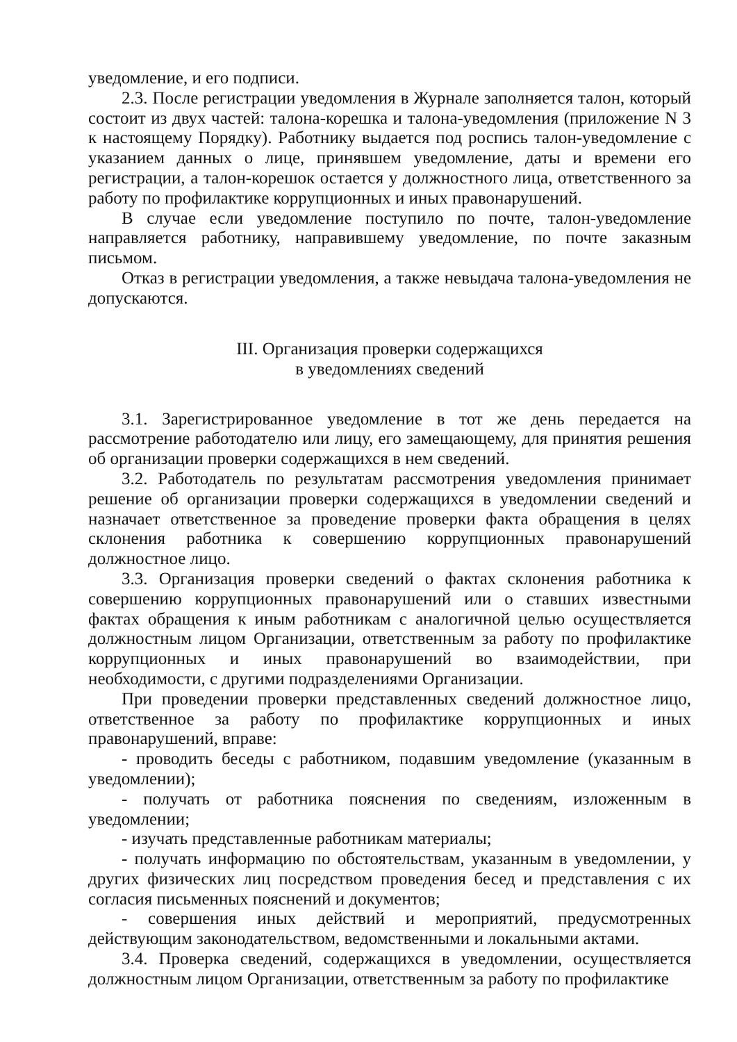уведомление, и его подписи.
2.3. После регистрации уведомления в Журнале заполняется талон, который состоит из двух частей: талона-корешка и талона-уведомления (приложение N 3 к настоящему Порядку). Работнику выдается под роспись талон-уведомление с указанием данных о лице, принявшем уведомление, даты и времени его регистрации, а талон-корешок остается у должностного лица, ответственного за работу по профилактике коррупционных и иных правонарушений.
В случае если уведомление поступило по почте, талон-уведомление направляется работнику, направившему уведомление, по почте заказным письмом.
Отказ в регистрации уведомления, а также невыдача талона-уведомления не допускаются.
III. Организация проверки содержащихся
в уведомлениях сведений
3.1. Зарегистрированное уведомление в тот же день передается на рассмотрение работодателю или лицу, его замещающему, для принятия решения об организации проверки содержащихся в нем сведений.
3.2. Работодатель по результатам рассмотрения уведомления принимает решение об организации проверки содержащихся в уведомлении сведений и назначает ответственное за проведение проверки факта обращения в целях склонения работника к совершению коррупционных правонарушений должностное лицо.
3.3. Организация проверки сведений о фактах склонения работника к совершению коррупционных правонарушений или о ставших известными фактах обращения к иным работникам с аналогичной целью осуществляется должностным лицом Организации, ответственным за работу по профилактике коррупционных и иных правонарушений во взаимодействии, при необходимости, с другими подразделениями Организации.
При проведении проверки представленных сведений должностное лицо, ответственное за работу по профилактике коррупционных и иных правонарушений, вправе:
- проводить беседы с работником, подавшим уведомление (указанным в уведомлении);
- получать от работника пояснения по сведениям, изложенным в уведомлении;
- изучать представленные работникам материалы;
- получать информацию по обстоятельствам, указанным в уведомлении, у других физических лиц посредством проведения бесед и представления с их согласия письменных пояснений и документов;
- совершения иных действий и мероприятий, предусмотренных действующим законодательством, ведомственными и локальными актами.
3.4. Проверка сведений, содержащихся в уведомлении, осуществляется должностным лицом Организации, ответственным за работу по профилактике